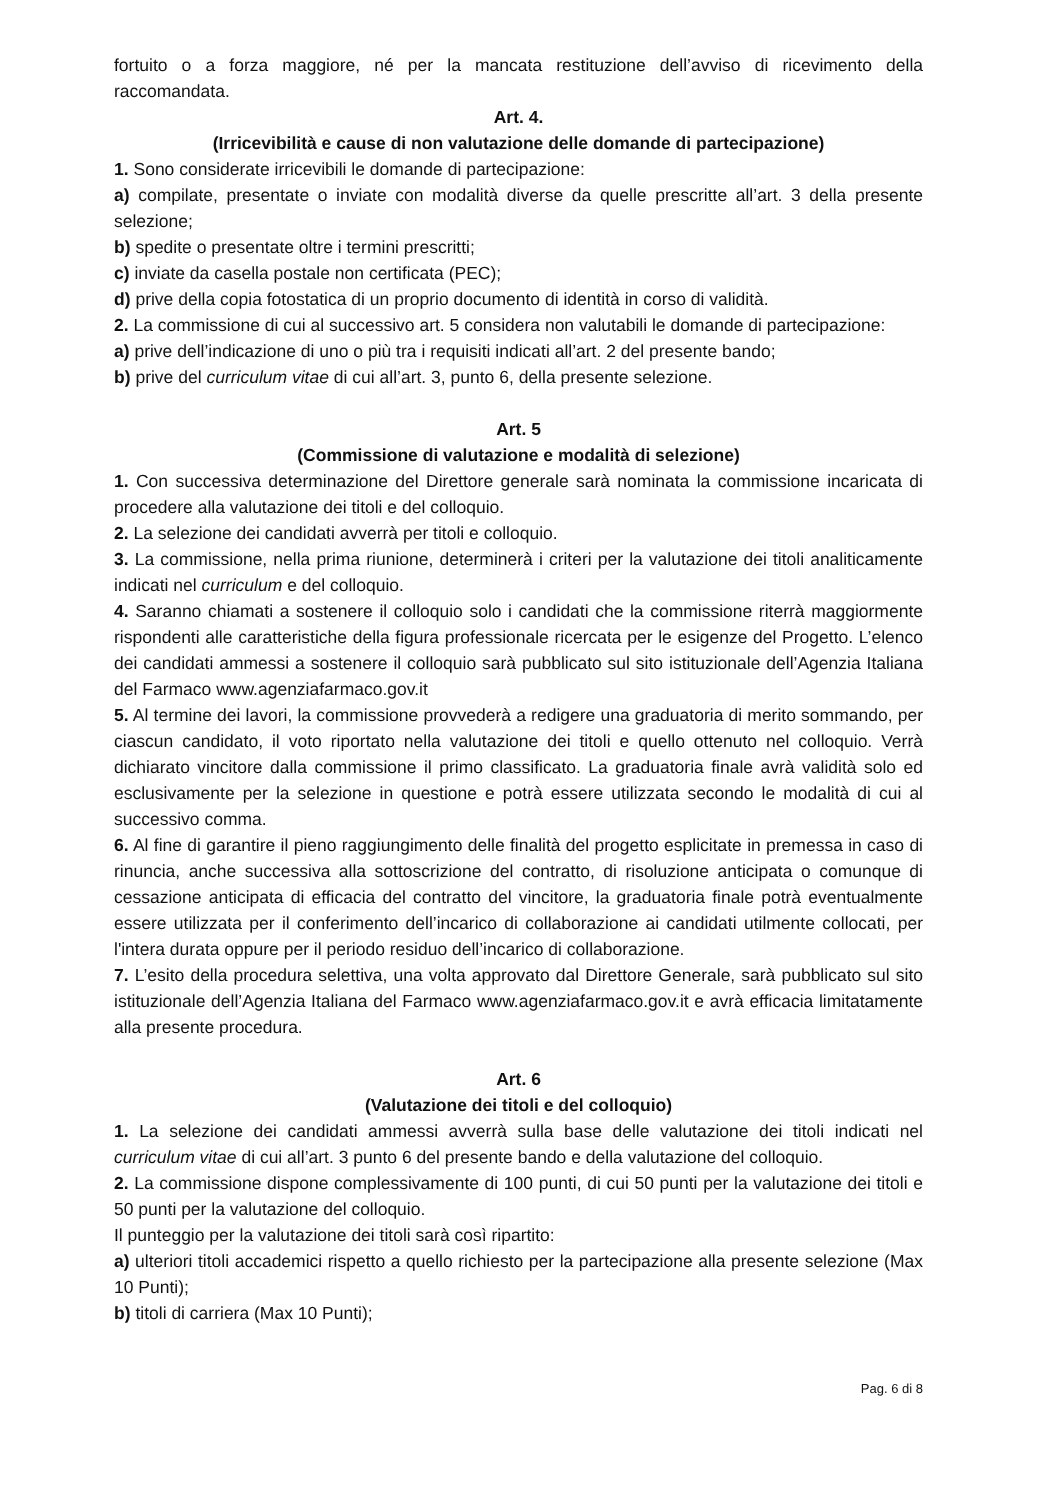fortuito o a forza maggiore, né per la mancata restituzione dell’avviso di ricevimento della raccomandata.
Art. 4.
(Irricevibilità e cause di non valutazione delle domande di partecipazione)
1. Sono considerate irricevibili le domande di partecipazione:
a) compilate, presentate o inviate con modalità diverse da quelle prescritte all’art. 3 della presente selezione;
b) spedite o presentate oltre i termini prescritti;
c) inviate da casella postale non certificata (PEC);
d) prive della copia fotostatica di un proprio documento di identità in corso di validità.
2. La commissione di cui al successivo art. 5 considera non valutabili le domande di partecipazione:
a) prive dell’indicazione di uno o più tra i requisiti indicati all’art. 2 del presente bando;
b) prive del curriculum vitae di cui all’art. 3, punto 6, della presente selezione.
Art. 5
(Commissione di valutazione e modalità di selezione)
1. Con successiva determinazione del Direttore generale sarà nominata la commissione incaricata di procedere alla valutazione dei titoli e del colloquio.
2. La selezione dei candidati avverrà per titoli e colloquio.
3. La commissione, nella prima riunione, determinerà i criteri per la valutazione dei titoli analiticamente indicati nel curriculum e del colloquio.
4. Saranno chiamati a sostenere il colloquio solo i candidati che la commissione riterrà maggiormente rispondenti alle caratteristiche della figura professionale ricercata per le esigenze del Progetto. L’elenco dei candidati ammessi a sostenere il colloquio sarà pubblicato sul sito istituzionale dell’Agenzia Italiana del Farmaco www.agenziafarmaco.gov.it
5. Al termine dei lavori, la commissione provvederà a redigere una graduatoria di merito sommando, per ciascun candidato, il voto riportato nella valutazione dei titoli e quello ottenuto nel colloquio. Verrà dichiarato vincitore dalla commissione il primo classificato. La graduatoria finale avrà validità solo ed esclusivamente per la selezione in questione e potrà essere utilizzata secondo le modalità di cui al successivo comma.
6. Al fine di garantire il pieno raggiungimento delle finalità del progetto esplicitate in premessa in caso di rinuncia, anche successiva alla sottoscrizione del contratto, di risoluzione anticipata o comunque di cessazione anticipata di efficacia del contratto del vincitore, la graduatoria finale potrà eventualmente essere utilizzata per il conferimento dell’incarico di collaborazione ai candidati utilmente collocati, per l'intera durata oppure per il periodo residuo dell’incarico di collaborazione.
7. L’esito della procedura selettiva, una volta approvato dal Direttore Generale, sarà pubblicato sul sito istituzionale dell’Agenzia Italiana del Farmaco www.agenziafarmaco.gov.it e avrà efficacia limitatamente alla presente procedura.
Art. 6
(Valutazione dei titoli e del colloquio)
1. La selezione dei candidati ammessi avverrà sulla base delle valutazione dei titoli indicati nel curriculum vitae di cui all’art. 3 punto 6 del presente bando e della valutazione del colloquio.
2. La commissione dispone complessivamente di 100 punti, di cui 50 punti per la valutazione dei titoli e 50 punti per la valutazione del colloquio.
Il punteggio per la valutazione dei titoli sarà così ripartito:
a) ulteriori titoli accademici rispetto a quello richiesto per la partecipazione alla presente selezione (Max 10 Punti);
b) titoli di carriera (Max 10 Punti);
Pag. 6 di 8